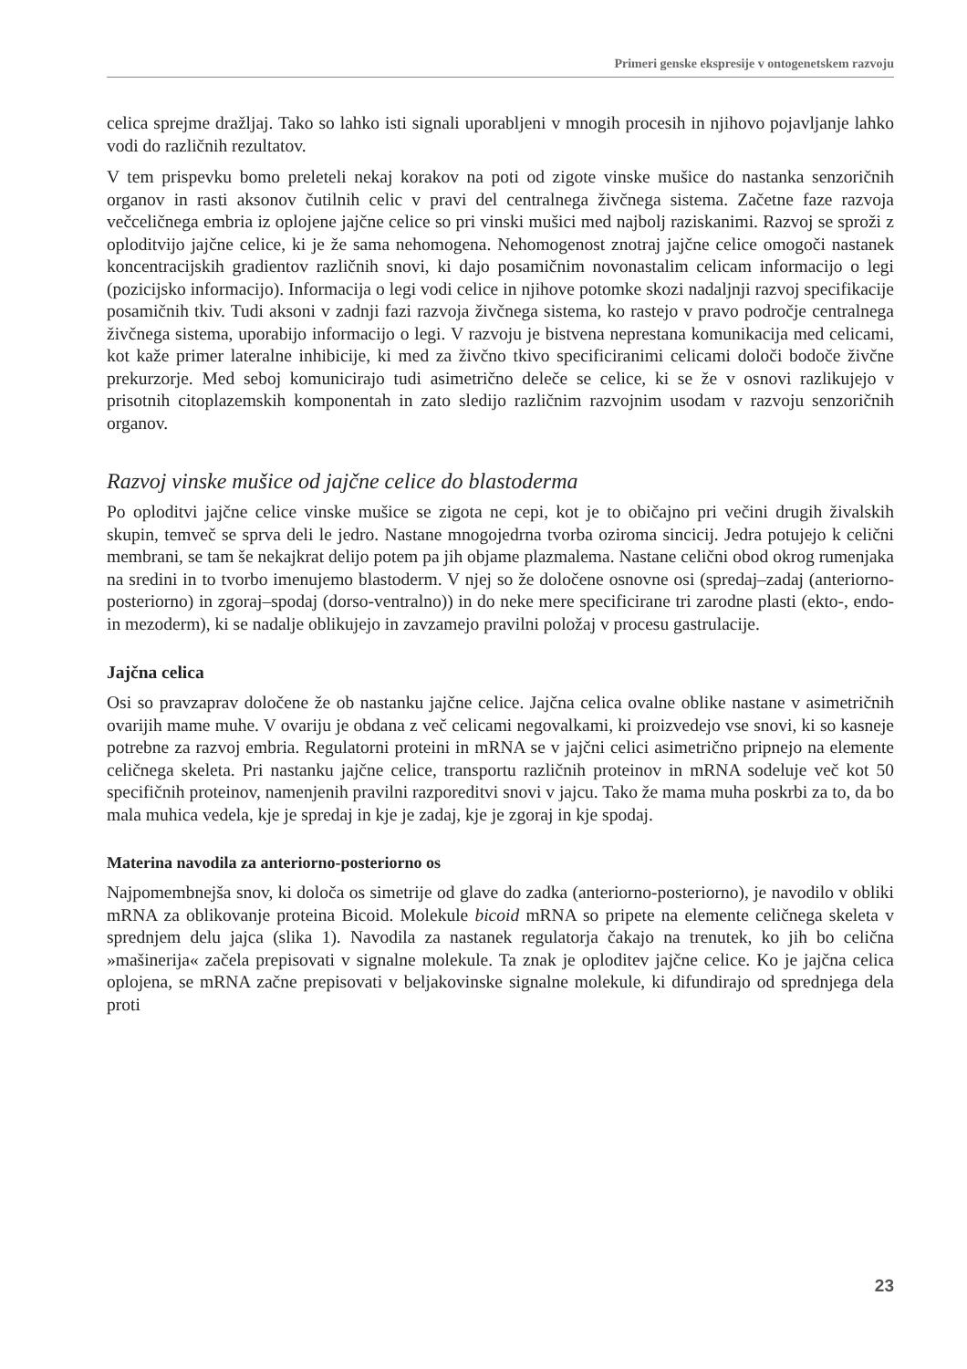Primeri genske ekspresije v ontogenetskem razvoju
celica sprejme dražljaj. Tako so lahko isti signali uporabljeni v mnogih procesih in njihovo pojavljanje lahko vodi do različnih rezultatov.
V tem prispevku bomo preleteli nekaj korakov na poti od zigote vinske mušice do nastanka senzoričnih organov in rasti aksonov čutilnih celic v pravi del centralnega živčnega sistema. Začetne faze razvoja večceličnega embria iz oplojene jajčne celice so pri vinski mušici med najbolj raziskanimi. Razvoj se sproži z oploditvijo jajčne celice, ki je že sama nehomogena. Nehomogenost znotraj jajčne celice omogoči nastanek koncentracijskih gradientov različnih snovi, ki dajo posamičnim novonastalim celicam informacijo o legi (pozicijsko informacijo). Informacija o legi vodi celice in njihove potomke skozi nadaljnji razvoj specifikacije posamičnih tkiv. Tudi aksoni v zadnji fazi razvoja živčnega sistema, ko rastejo v pravo področje centralnega živčnega sistema, uporabijo informacijo o legi. V razvoju je bistvena neprestana komunikacija med celicami, kot kaže primer lateralne inhibicije, ki med za živčno tkivo specificiranimi celicami določi bodoče živčne prekurzorje. Med seboj komunicirajo tudi asimetrično deleče se celice, ki se že v osnovi razlikujejo v prisotnih citoplazemskih komponentah in zato sledijo različnim razvojnim usodam v razvoju senzoričnih organov.
Razvoj vinske mušice od jajčne celice do blastoderma
Po oploditvi jajčne celice vinske mušice se zigota ne cepi, kot je to običajno pri večini drugih živalskih skupin, temveč se sprva deli le jedro. Nastane mnogojedrna tvorba oziroma sincicij. Jedra potujejo k celični membrani, se tam še nekajkrat delijo potem pa jih objame plazmalema. Nastane celični obod okrog rumenjaka na sredini in to tvorbo imenujemo blastoderm. V njej so že določene osnovne osi (spredaj–zadaj (anteriorno-posteriorno) in zgoraj–spodaj (dorso-ventralno)) in do neke mere specificirane tri zarodne plasti (ekto-, endo- in mezoderm), ki se nadalje oblikujejo in zavzamejo pravilni položaj v procesu gastrulacije.
Jajčna celica
Osi so pravzaprav določene že ob nastanku jajčne celice. Jajčna celica ovalne oblike nastane v asimetričnih ovarijih mame muhe. V ovariju je obdana z več celicami negovalkami, ki proizvedejo vse snovi, ki so kasneje potrebne za razvoj embria. Regulatorni proteini in mRNA se v jajčni celici asimetrično pripnejo na elemente celičnega skeleta. Pri nastanku jajčne celice, transportu različnih proteinov in mRNA sodeluje več kot 50 specifičnih proteinov, namenjenih pravilni razporeditvi snovi v jajcu. Tako že mama muha poskrbi za to, da bo mala muhica vedela, kje je spredaj in kje je zadaj, kje je zgoraj in kje spodaj.
Materina navodila za anteriorno-posteriorno os
Najpomembnejša snov, ki določa os simetrije od glave do zadka (anteriorno-posteriorno), je navodilo v obliki mRNA za oblikovanje proteina Bicoid. Molekule bicoid mRNA so pripete na elemente celičnega skeleta v sprednjem delu jajca (slika 1). Navodila za nastanek regulatorja čakajo na trenutek, ko jih bo celična »mašinerija« začela prepisovati v signalne molekule. Ta znak je oploditev jajčne celice. Ko je jajčna celica oplojena, se mRNA začne prepisovati v beljakovinske signalne molekule, ki difundirajo od sprednjega dela proti
23